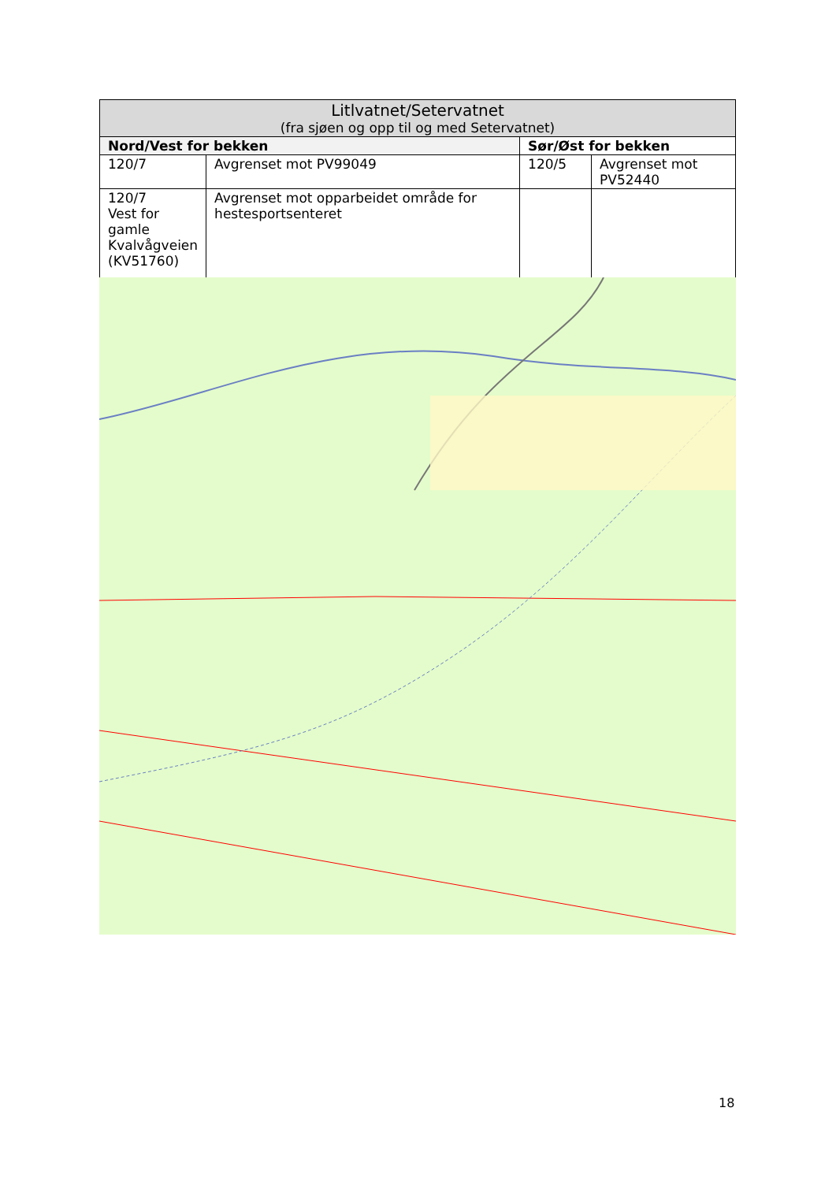| Litlvatnet/Setervatnet (fra sjøen og opp til og med Setervatnet) | | | |
| --- | --- | --- | --- |
| Nord/Vest for bekken | | Sør/Øst for bekken | |
| 120/7 | Avgrenset mot PV99049 | 120/5 | Avgrenset mot PV52440 |
| 120/7 Vest for gamle Kvalvågveien (KV51760) | Avgrenset mot opparbeidet område for hestesportsenteret | | |
18